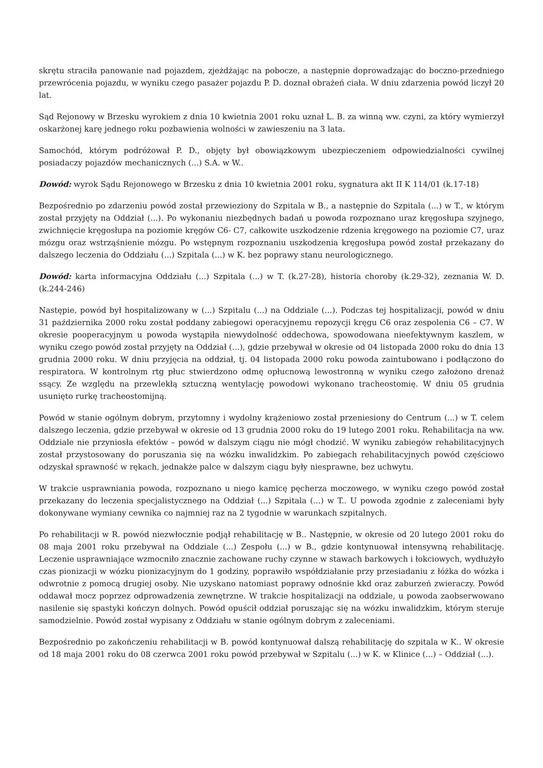skrętu straciła panowanie nad pojazdem, zjeżdżając na pobocze, a następnie doprowadzając do boczno-przedniego przewrócenia pojazdu, w wyniku czego pasażer pojazdu P. D. doznał obrażeń ciała. W dniu zdarzenia powód liczył 20 lat.
Sąd Rejonowy w Brzesku wyrokiem z dnia 10 kwietnia 2001 roku uznał L. B. za winną ww. czyni, za który wymierzył oskarżonej karę jednego roku pozbawienia wolności w zawieszeniu na 3 lata.
Samochód, którym podróżował P. D., objęty był obowiązkowym ubezpieczeniem odpowiedzialności cywilnej posiadaczy pojazdów mechanicznych (...) S.A. w W..
Dowód: wyrok Sądu Rejonowego w Brzesku z dnia 10 kwietnia 2001 roku, sygnatura akt II K 114/01 (k.17-18)
Bezpośrednio po zdarzeniu powód został przewieziony do Szpitala w B., a następnie do Szpitala (...) w T., w którym został przyjęty na Oddział (...). Po wykonaniu niezbędnych badań u powoda rozpoznano uraz kręgosłupa szyjnego, zwichnięcie kręgosłupa na poziomie kręgów C6- C7, całkowite uszkodzenie rdzenia kręgowego na poziomie C7, uraz mózgu oraz wstrząśnienie mózgu. Po wstępnym rozpoznaniu uszkodzenia kręgosłupa powód został przekazany do dalszego leczenia do Oddziału (...) Szpitala (...) w K. bez poprawy stanu neurologicznego.
Dowód: karta informacyjna Oddziału (...) Szpitala (...) w T. (k.27-28), historia choroby (k.29-32), zeznania W. D. (k.244-246)
Następie, powód był hospitalizowany w (...) Szpitalu (...) na Oddziale (...). Podczas tej hospitalizacji, powód w dniu 31 października 2000 roku został poddany zabiegowi operacyjnemu repozycji kręgu C6 oraz zespolenia C6 – C7. W okresie pooperacyjnym u powoda wystąpiła niewydolność oddechowa, spowodowana nieefektywnym kaszlem, w wyniku czego powód został przyjęty na Oddział (...), gdzie przebywał w okresie od 04 listopada 2000 roku do dnia 13 grudnia 2000 roku. W dniu przyjęcia na oddział, tj. 04 listopada 2000 roku powoda zaintubowano i podłączono do respiratora. W kontrolnym rtg płuc stwierdzono odmę opłucnową lewostronną w wyniku czego założono drenaż ssący. Ze względu na przewlekłą sztuczną wentylację powodowi wykonano tracheostomię. W dniu 05 grudnia usunięto rurkę tracheostomijną.
Powód w stanie ogólnym dobrym, przytomny i wydolny krążeniowo został przeniesiony do Centrum (...) w T. celem dalszego leczenia, gdzie przebywał w okresie od 13 grudnia 2000 roku do 19 lutego 2001 roku. Rehabilitacja na ww. Oddziale nie przyniosła efektów – powód w dalszym ciągu nie mógł chodzić. W wyniku zabiegów rehabilitacyjnych został przystosowany do poruszania się na wózku inwalidzkim. Po zabiegach rehabilitacyjnych powód częściowo odzyskał sprawność w rękach, jednakże palce w dalszym ciągu były niesprawne, bez uchwytu.
W trakcie usprawniania powoda, rozpoznano u niego kamicę pęcherza moczowego, w wyniku czego powód został przekazany do leczenia specjalistycznego na Oddział (...) Szpitala (...) w T.. U powoda zgodnie z zaleceniami były dokonywane wymiany cewnika co najmniej raz na 2 tygodnie w warunkach szpitalnych.
Po rehabilitacji w R. powód niezwłocznie podjął rehabilitację w B.. Następnie, w okresie od 20 lutego 2001 roku do 08 maja 2001 roku przebywał na Oddziale (...) Zespołu (...) w B., gdzie kontynuował intensywną rehabilitację. Leczenie usprawniające wzmocniło znacznie zachowane ruchy czynne w stawach barkowych i łokciowych, wydłużyło czas pionizacji w wózku pionizacyjnym do 1 godziny, poprawiło współdziałanie przy przesiadaniu z łóżka do wózka i odwrotnie z pomocą drugiej osoby. Nie uzyskano natomiast poprawy odnośnie kkd oraz zaburzeń zwieraczy. Powód oddawał mocz poprzez odprowadzenia zewnętrzne. W trakcie hospitalizacji na oddziale, u powoda zaobserwowano nasilenie się spastyki kończyn dolnych. Powód opuścił oddział poruszając się na wózku inwalidzkim, którym steruje samodzielnie. Powód został wypisany z Oddziału w stanie ogólnym dobrym z zaleceniami.
Bezpośrednio po zakończeniu rehabilitacji w B. powód kontynuował dalszą rehabilitację do szpitala w K.. W okresie od 18 maja 2001 roku do 08 czerwca 2001 roku powód przebywał w Szpitalu (...) w K. w Klinice (...) – Oddział (...).